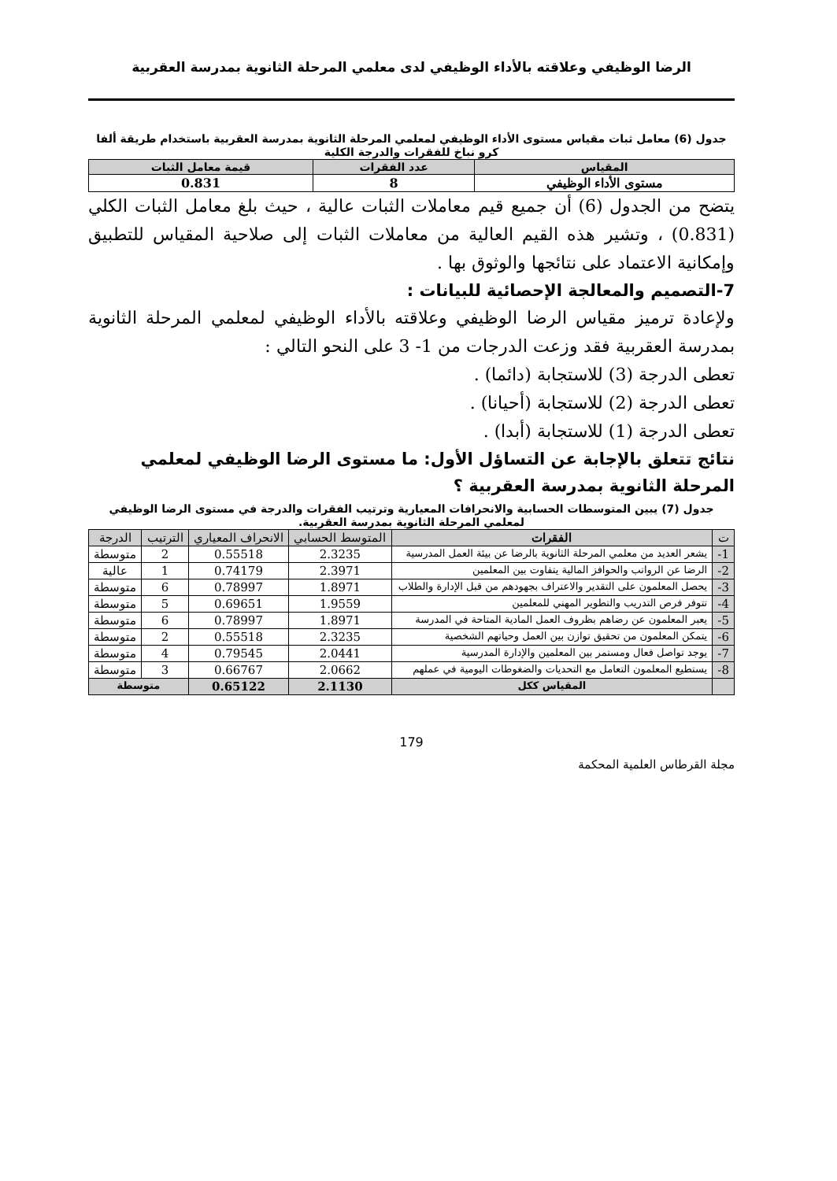الرضا الوظيفي وعلاقته بالأداء الوظيفي لدى معلمي المرحلة الثانوية بمدرسة العقربية
جدول (6) معامل ثبات مقياس مستوى الأداء الوظيفي لمعلمي المرحلة الثانوية بمدرسة العقربية باستخدام طريقة ألفا كرو نباخ للفقرات والدرجة الكلية
| المقياس | عدد الفقرات | قيمة معامل الثبات |
| --- | --- | --- |
| مستوى الأداء الوظيفي | 8 | 0.831 |
يتضح من الجدول (6) أن جميع قيم معاملات الثبات عالية ، حيث بلغ معامل الثبات الكلي (0.831) ، وتشير هذه القيم العالية من معاملات الثبات إلى صلاحية المقياس للتطبيق وإمكانية الاعتماد على نتائجها والوثوق بها .
7-التصميم والمعالجة الإحصائية للبيانات :
ولإعادة ترميز مقياس الرضا الوظيفي وعلاقته بالأداء الوظيفي لمعلمي المرحلة الثانوية بمدرسة العقربية فقد وزعت الدرجات من 1- 3 على النحو التالي :
تعطى الدرجة (3) للاستجابة (دائما) .
تعطى الدرجة (2) للاستجابة (أحيانا) .
تعطى الدرجة (1) للاستجابة (أبدا) .
نتائج تتعلق بالإجابة عن التساؤل الأول: ما مستوى الرضا الوظيفي لمعلمي المرحلة الثانوية بمدرسة العقربية ؟
جدول (7) يبين المتوسطات الحسابية والانحرافات المعيارية وترتيب الفقرات والدرجة في مستوى الرضا الوظيفي لمعلمي المرحلة الثانوية بمدرسة العقربية.
| ت | الفقرات | المتوسط الحسابي | الانحراف المعياري | الترتيب | الدرجة |
| --- | --- | --- | --- | --- | --- |
| 1- | يشعر العديد من معلمي المرحلة الثانوية بالرضا عن بيئة العمل المدرسية | 2.3235 | 0.55518 | 2 | متوسطة |
| 2- | الرضا عن الرواتب والحوافز المالية يتفاوت بين المعلمين | 2.3971 | 0.74179 | 1 | عالية |
| 3- | يحصل المعلمون على التقدير والاعتراف بجهودهم من قبل الإدارة والطلاب | 1.8971 | 0.78997 | 6 | متوسطة |
| 4- | تتوفر فرص التدريب والتطوير المهني للمعلمين | 1.9559 | 0.69651 | 5 | متوسطة |
| 5- | يعبر المعلمون عن رضاهم بظروف العمل المادية المتاحة في المدرسة | 1.8971 | 0.78997 | 6 | متوسطة |
| 6- | يتمكن المعلمون من تحقيق توازن بين العمل وحياتهم الشخصية | 2.3235 | 0.55518 | 2 | متوسطة |
| 7- | يوجد تواصل فعال ومستمر بين المعلمين والإدارة المدرسية | 2.0441 | 0.79545 | 4 | متوسطة |
| 8- | يستطيع المعلمون التعامل مع التحديات والضغوطات اليومية في عملهم | 2.0662 | 0.66767 | 3 | متوسطة |
| | المقياس ككل | 2.1130 | 0.65122 | متوسطة | |
179
مجلة القرطاس العلمية المحكمة